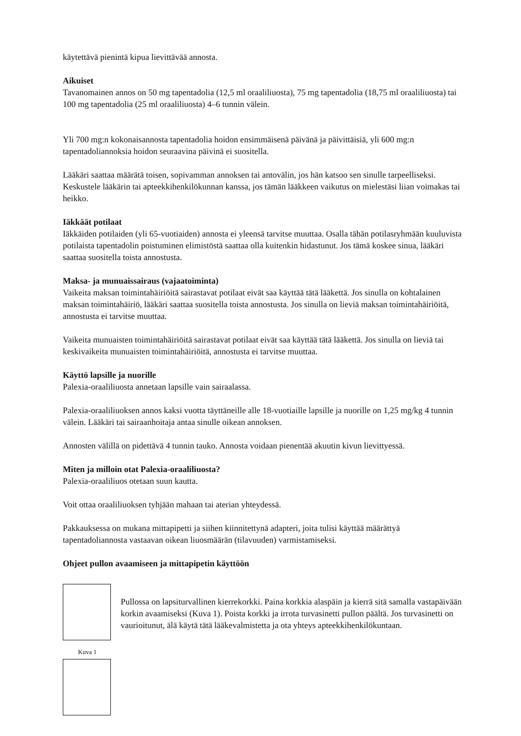käytettävä pienintä kipua lievittävää annosta.
Aikuiset
Tavanomainen annos on 50 mg tapentadolia (12,5 ml oraaliliuosta), 75 mg tapentadolia (18,75 ml oraaliliuosta) tai 100 mg tapentadolia (25 ml oraaliliuosta) 4–6 tunnin välein.
Yli 700 mg:n kokonaisannosta tapentadolia hoidon ensimmäisenä päivänä ja päivittäisiä, yli 600 mg:n tapentadoliannoksia hoidon seuraavina päivinä ei suositella.
Lääkäri saattaa määrätä toisen, sopivamman annoksen tai antovälin, jos hän katsoo sen sinulle tarpeelliseksi. Keskustele lääkärin tai apteekkihenkilökunnan kanssa, jos tämän lääkkeen vaikutus on mielestäsi liian voimakas tai heikko.
Iäkkäät potilaat
Iäkkäiden potilaiden (yli 65-vuotiaiden) annosta ei yleensä tarvitse muuttaa. Osalla tähän potilasryhmään kuuluvista potilaista tapentadolin poistuminen elimistöstä saattaa olla kuitenkin hidastunut. Jos tämä koskee sinua, lääkäri saattaa suositella toista annostusta.
Maksa- ja munuaissairaus (vajaatoiminta)
Vaikeita maksan toimintahäiriöitä sairastavat potilaat eivät saa käyttää tätä lääkettä. Jos sinulla on kohtalainen maksan toimintahäiriö, lääkäri saattaa suositella toista annostusta. Jos sinulla on lieviä maksan toimintahäiriöitä, annostusta ei tarvitse muuttaa.
Vaikeita munuaisten toimintahäiriöitä sairastavat potilaat eivät saa käyttää tätä lääkettä. Jos sinulla on lieviä tai keskivaikeita munuaisten toimintahäiriöitä, annostusta ei tarvitse muuttaa.
Käyttö lapsille ja nuorille
Palexia-oraaliliuosta annetaan lapsille vain sairaalassa.
Palexia-oraaliliuoksen annos kaksi vuotta täyttäneille alle 18-vuotiaille lapsille ja nuorille on 1,25 mg/kg 4 tunnin välein. Lääkäri tai sairaanhoitaja antaa sinulle oikean annoksen.
Annosten välillä on pidettävä 4 tunnin tauko. Annosta voidaan pienentää akuutin kivun lievittyessä.
Miten ja milloin otat Palexia-oraaliliuosta?
Palexia-oraaliliuos otetaan suun kautta.
Voit ottaa oraaliliuoksen tyhjään mahaan tai aterian yhteydessä.
Pakkauksessa on mukana mittapipetti ja siihen kiinnitettynä adapteri, joita tulisi käyttää määrättyä tapentadoliannosta vastaavan oikean liuosmäärän (tilavuuden) varmistamiseksi.
Ohjeet pullon avaamiseen ja mittapipetin käyttöön
Pullossa on lapsiturvallinen kierrekorkki. Paina korkkia alaspäin ja kierrä sitä samalla vastapäivään korkin avaamiseksi (Kuva 1). Poista korkki ja irrota turvasinetti pullon päältä. Jos turvasinetti on vaurioitunut, älä käytä tätä lääkevalmistetta ja ota yhteys apteekkihenkilökuntaan.
Kuva 1